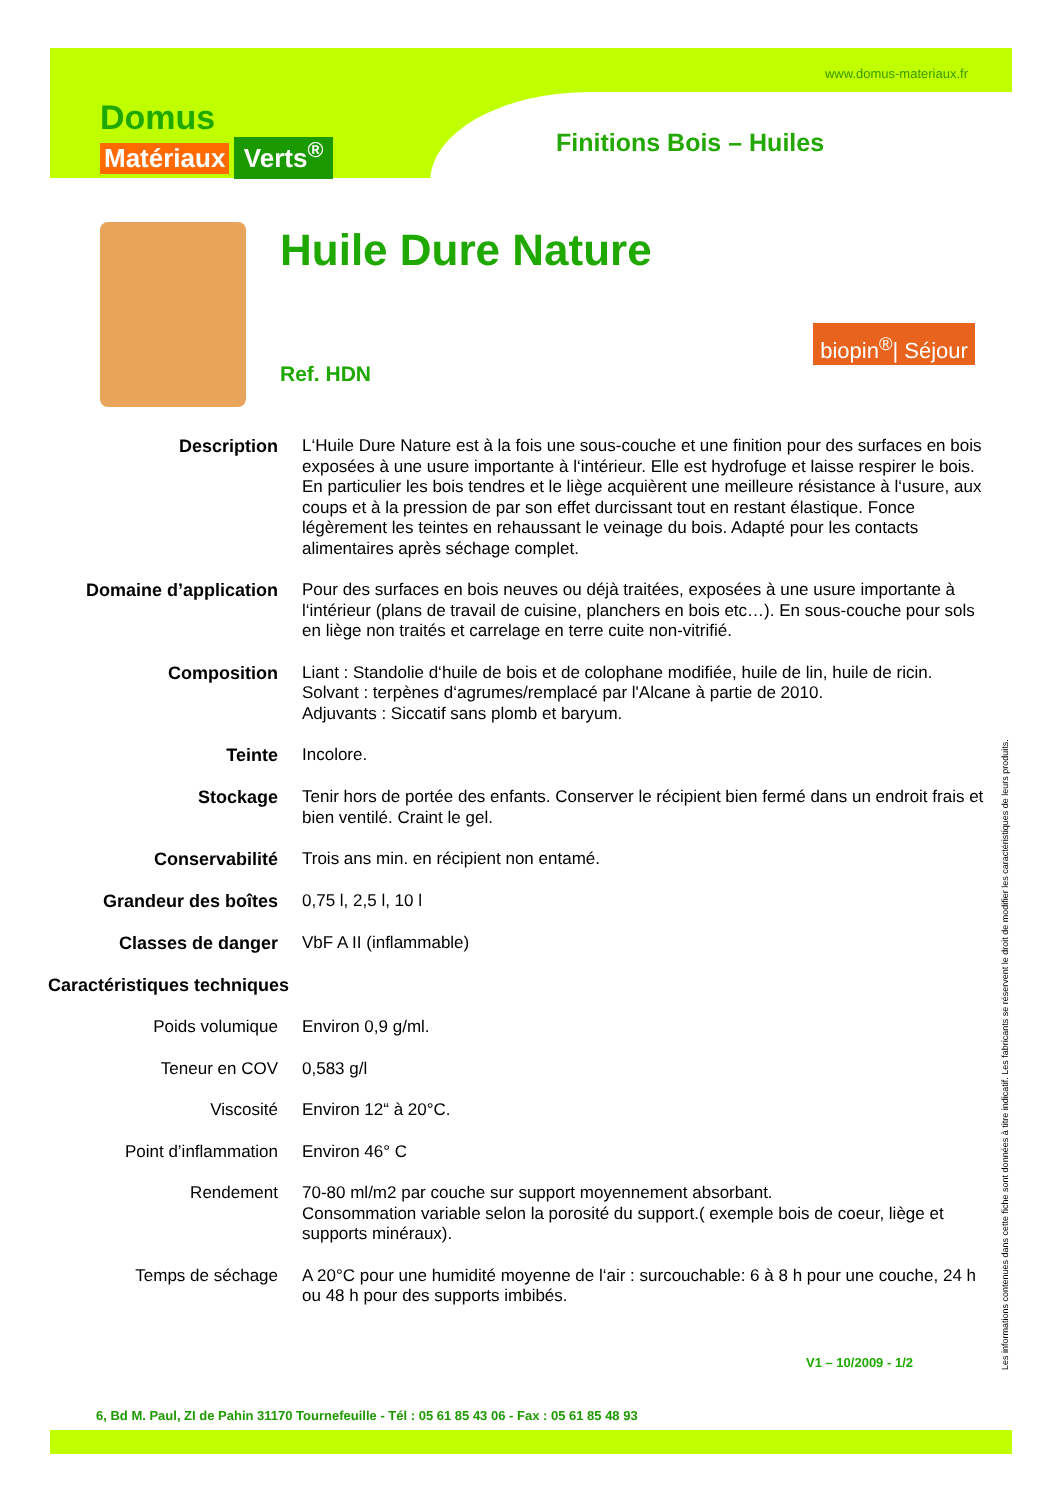www.domus-materiaux.fr
Domus
Matériaux
Verts<sup>®</sup>
Finitions Bois – Huiles
Huile Dure Nature
biopin<sup>®</sup>| Séjour
Ref. HDN
| Description | L‘Huile Dure Nature est à la fois une sous-couche et une finition pour des surfaces en bois exposées à une usure importante à l‘intérieur. Elle est hydrofuge et laisse respirer le bois. En particulier les bois tendres et le liège acquièrent une meilleure résistance à l‘usure, aux coups et à la pression de par son effet durcissant tout en restant élastique. Fonce légèrement les teintes en rehaussant le veinage du bois. Adapté pour les contacts alimentaires après séchage complet. |
| Domaine d’application | Pour des surfaces en bois neuves ou déjà traitées, exposées à une usure importante à l‘intérieur (plans de travail de cuisine, planchers en bois etc…). En sous-couche pour sols en liège non traités et carrelage en terre cuite non-vitrifié. |
| Composition | Liant : Standolie d‘huile de bois et de colophane modifiée, huile de lin, huile de ricin. Solvant : terpènes d‘agrumes/remplacé par l'Alcane à partie de 2010. Adjuvants : Siccatif sans plomb et baryum. |
| Teinte | Incolore. |
| Stockage | Tenir hors de portée des enfants. Conserver le récipient bien fermé dans un endroit frais et bien ventilé. Craint le gel. |
| Conservabilité | Trois ans min. en récipient non entamé. |
| Grandeur des boîtes | 0,75 l, 2,5 l, 10 l |
| Classes de danger | VbF A II (inflammable) |
| Caractéristiques techniques | |
| Poids volumique | Environ 0,9 g/ml. |
| Teneur en COV | 0,583 g/l |
| Viscosité | Environ 12“ à 20°C. |
| Point d’inflammation | Environ 46° C |
| Rendement | 70-80 ml/m2 par couche sur support moyennement absorbant. Consommation variable selon la porosité du support.( exemple bois de coeur, liège et supports minéraux). |
| Temps de séchage | A 20°C pour une humidité moyenne de l‘air : surcouchable: 6 à 8 h pour une couche, 24 h ou 48 h pour des supports imbibés. |
Les informations contenues dans cette fiche sont données à titre indicatif. Les fabricants se réservent le droit de modifier les caractéristiques de leurs produits.
V1 – 10/2009 - 1/2
6, Bd M. Paul, ZI de Pahin 31170 Tournefeuille - Tél : 05 61 85 43 06 - Fax : 05 61 85 48 93